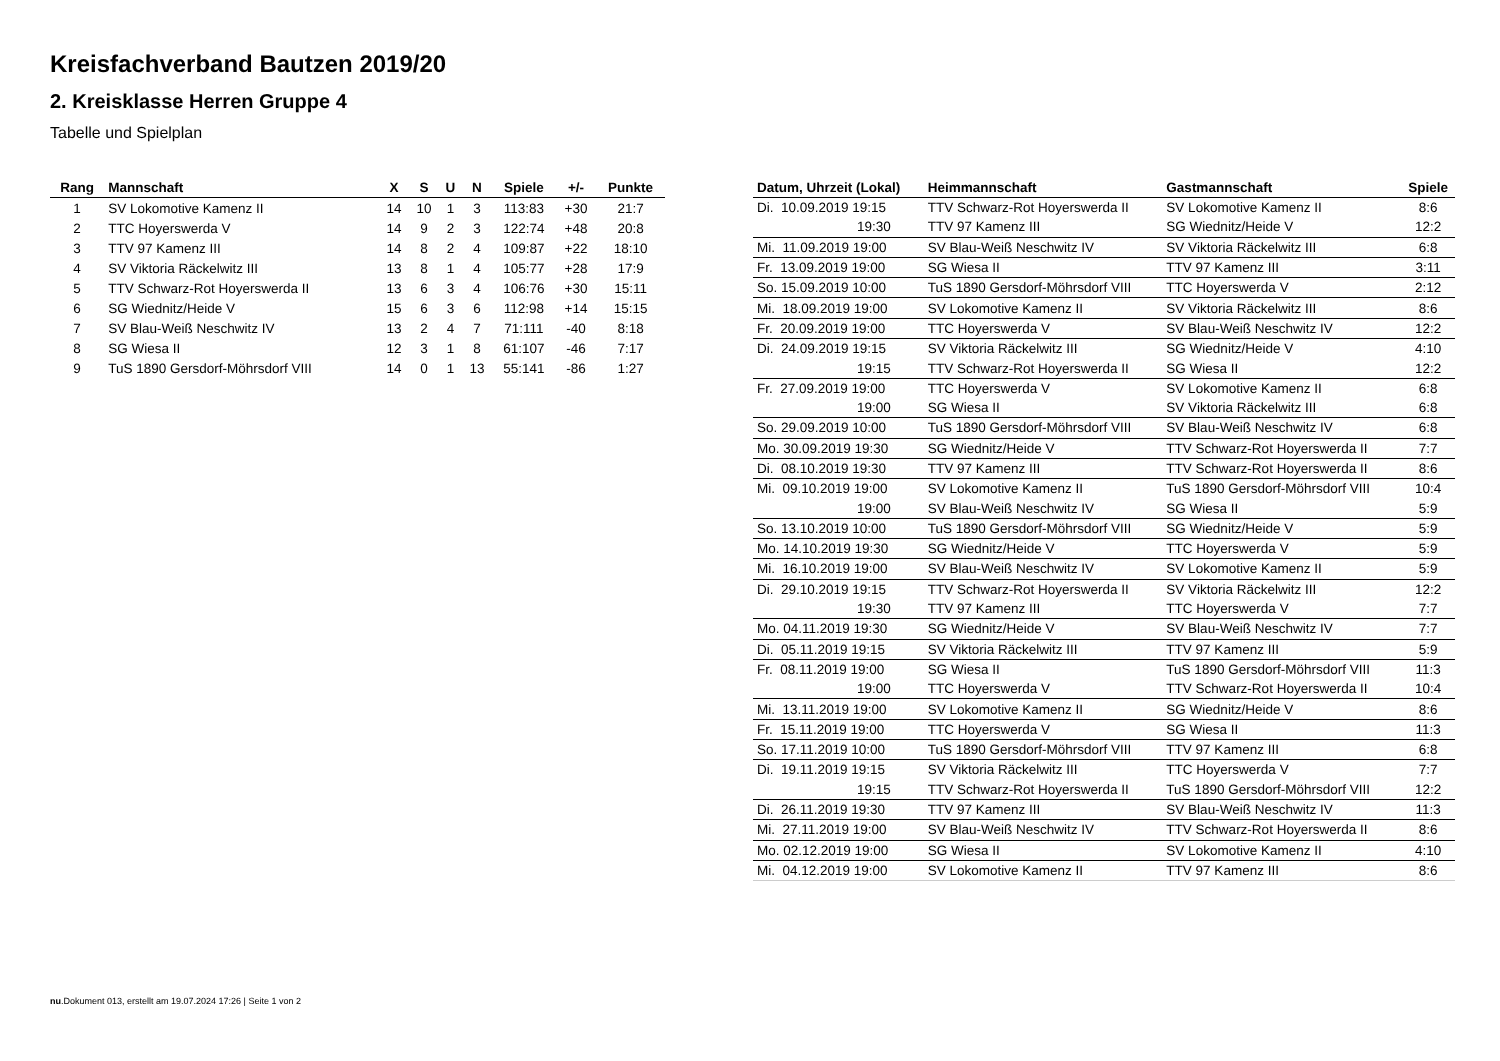Kreisfachverband Bautzen 2019/20
2. Kreisklasse Herren Gruppe 4
Tabelle und Spielplan
| Rang | Mannschaft | X | S | U | N | Spiele | +/- | Punkte |
| --- | --- | --- | --- | --- | --- | --- | --- | --- |
| 1 | SV Lokomotive Kamenz II | 14 | 10 | 1 | 3 | 113:83 | +30 | 21:7 |
| 2 | TTC Hoyerswerda V | 14 | 9 | 2 | 3 | 122:74 | +48 | 20:8 |
| 3 | TTV 97 Kamenz III | 14 | 8 | 2 | 4 | 109:87 | +22 | 18:10 |
| 4 | SV Viktoria Räckelwitz III | 13 | 8 | 1 | 4 | 105:77 | +28 | 17:9 |
| 5 | TTV Schwarz-Rot Hoyerswerda II | 13 | 6 | 3 | 4 | 106:76 | +30 | 15:11 |
| 6 | SG Wiednitz/Heide V | 15 | 6 | 3 | 6 | 112:98 | +14 | 15:15 |
| 7 | SV Blau-Weiß Neschwitz IV | 13 | 2 | 4 | 7 | 71:111 | -40 | 8:18 |
| 8 | SG Wiesa II | 12 | 3 | 1 | 8 | 61:107 | -46 | 7:17 |
| 9 | TuS 1890 Gersdorf-Möhrsdorf VIII | 14 | 0 | 1 | 13 | 55:141 | -86 | 1:27 |
| Datum, Uhrzeit (Lokal) | Heimmannschaft | Gastmannschaft | Spiele |
| --- | --- | --- | --- |
| Di. 10.09.2019 19:15 | TTV Schwarz-Rot Hoyerswerda II | SV Lokomotive Kamenz II | 8:6 |
| 19:30 | TTV 97 Kamenz III | SG Wiednitz/Heide V | 12:2 |
| Mi. 11.09.2019 19:00 | SV Blau-Weiß Neschwitz IV | SV Viktoria Räckelwitz III | 6:8 |
| Fr. 13.09.2019 19:00 | SG Wiesa II | TTV 97 Kamenz III | 3:11 |
| So. 15.09.2019 10:00 | TuS 1890 Gersdorf-Möhrsdorf VIII | TTC Hoyerswerda V | 2:12 |
| Mi. 18.09.2019 19:00 | SV Lokomotive Kamenz II | SV Viktoria Räckelwitz III | 8:6 |
| Fr. 20.09.2019 19:00 | TTC Hoyerswerda V | SV Blau-Weiß Neschwitz IV | 12:2 |
| Di. 24.09.2019 19:15 | SV Viktoria Räckelwitz III | SG Wiednitz/Heide V | 4:10 |
| 19:15 | TTV Schwarz-Rot Hoyerswerda II | SG Wiesa II | 12:2 |
| Fr. 27.09.2019 19:00 | TTC Hoyerswerda V | SV Lokomotive Kamenz II | 6:8 |
| 19:00 | SG Wiesa II | SV Viktoria Räckelwitz III | 6:8 |
| So. 29.09.2019 10:00 | TuS 1890 Gersdorf-Möhrsdorf VIII | SV Blau-Weiß Neschwitz IV | 6:8 |
| Mo. 30.09.2019 19:30 | SG Wiednitz/Heide V | TTV Schwarz-Rot Hoyerswerda II | 7:7 |
| Di. 08.10.2019 19:30 | TTV 97 Kamenz III | TTV Schwarz-Rot Hoyerswerda II | 8:6 |
| Mi. 09.10.2019 19:00 | SV Lokomotive Kamenz II | TuS 1890 Gersdorf-Möhrsdorf VIII | 10:4 |
| 19:00 | SV Blau-Weiß Neschwitz IV | SG Wiesa II | 5:9 |
| So. 13.10.2019 10:00 | TuS 1890 Gersdorf-Möhrsdorf VIII | SG Wiednitz/Heide V | 5:9 |
| Mo. 14.10.2019 19:30 | SG Wiednitz/Heide V | TTC Hoyerswerda V | 5:9 |
| Mi. 16.10.2019 19:00 | SV Blau-Weiß Neschwitz IV | SV Lokomotive Kamenz II | 5:9 |
| Di. 29.10.2019 19:15 | TTV Schwarz-Rot Hoyerswerda II | SV Viktoria Räckelwitz III | 12:2 |
| 19:30 | TTV 97 Kamenz III | TTC Hoyerswerda V | 7:7 |
| Mo. 04.11.2019 19:30 | SG Wiednitz/Heide V | SV Blau-Weiß Neschwitz IV | 7:7 |
| Di. 05.11.2019 19:15 | SV Viktoria Räckelwitz III | TTV 97 Kamenz III | 5:9 |
| Fr. 08.11.2019 19:00 | SG Wiesa II | TuS 1890 Gersdorf-Möhrsdorf VIII | 11:3 |
| 19:00 | TTC Hoyerswerda V | TTV Schwarz-Rot Hoyerswerda II | 10:4 |
| Mi. 13.11.2019 19:00 | SV Lokomotive Kamenz II | SG Wiednitz/Heide V | 8:6 |
| Fr. 15.11.2019 19:00 | TTC Hoyerswerda V | SG Wiesa II | 11:3 |
| So. 17.11.2019 10:00 | TuS 1890 Gersdorf-Möhrsdorf VIII | TTV 97 Kamenz III | 6:8 |
| Di. 19.11.2019 19:15 | SV Viktoria Räckelwitz III | TTC Hoyerswerda V | 7:7 |
| 19:15 | TTV Schwarz-Rot Hoyerswerda II | TuS 1890 Gersdorf-Möhrsdorf VIII | 12:2 |
| Di. 26.11.2019 19:30 | TTV 97 Kamenz III | SV Blau-Weiß Neschwitz IV | 11:3 |
| Mi. 27.11.2019 19:00 | SV Blau-Weiß Neschwitz IV | TTV Schwarz-Rot Hoyerswerda II | 8:6 |
| Mo. 02.12.2019 19:00 | SG Wiesa II | SV Lokomotive Kamenz II | 4:10 |
| Mi. 04.12.2019 19:00 | SV Lokomotive Kamenz II | TTV 97 Kamenz III | 8:6 |
nu.Dokument 013, erstellt am 19.07.2024 17:26 | Seite 1 von 2